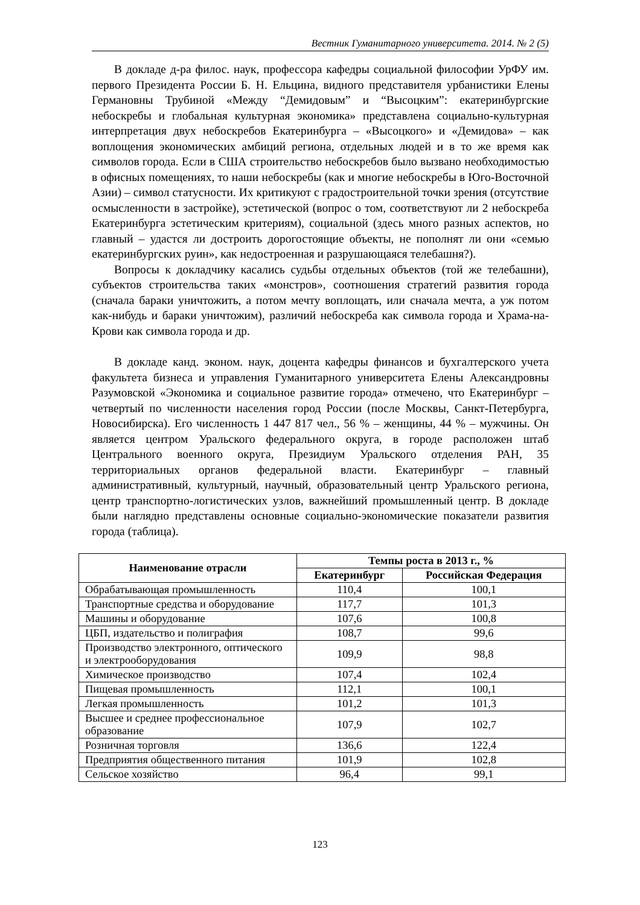Вестник Гуманитарного университета. 2014. № 2 (5)
В докладе д-ра филос. наук, профессора кафедры социальной философии УрФУ им. первого Президента России Б. Н. Ельцина, видного представителя урбанистики Елены Германовны Трубиной «Между “Демидовым” и “Высоцким”: екатеринбургские небоскребы и глобальная культурная экономика» представлена социально-культурная интерпретация двух небоскребов Екатеринбурга – «Высоцкого» и «Демидова» – как воплощения экономических амбиций региона, отдельных людей и в то же время как символов города. Если в США строительство небоскребов было вызвано необходимостью в офисных помещениях, то наши небоскребы (как и многие небоскребы в Юго-Восточной Азии) – символ статусности. Их критикуют с градостроительной точки зрения (отсутствие осмысленности в застройке), эстетической (вопрос о том, соответствуют ли 2 небоскреба Екатеринбурга эстетическим критериям), социальной (здесь много разных аспектов, но главный – удастся ли достроить дорогостоящие объекты, не пополнят ли они «семью екатеринбургских руин», как недостроенная и разрушающаяся телебашня?).
Вопросы к докладчику касались судьбы отдельных объектов (той же телебашни), субъектов строительства таких «монстров», соотношения стратегий развития города (сначала бараки уничтожить, а потом мечту воплощать, или сначала мечта, а уж потом как-нибудь и бараки уничтожим), различий небоскреба как символа города и Храма-на-Крови как символа города и др.
В докладе канд. эконом. наук, доцента кафедры финансов и бухгалтерского учета факультета бизнеса и управления Гуманитарного университета Елены Александровны Разумовской «Экономика и социальное развитие города» отмечено, что Екатеринбург – четвертый по численности населения город России (после Москвы, Санкт-Петербурга, Новосибирска). Его численность 1 447 817 чел., 56 % – женщины, 44 % – мужчины. Он является центром Уральского федерального округа, в городе расположен штаб Центрального военного округа, Президиум Уральского отделения РАН, 35 территориальных органов федеральной власти. Екатеринбург – главный административный, культурный, научный, образовательный центр Уральского региона, центр транспортно-логистических узлов, важнейший промышленный центр. В докладе были наглядно представлены основные социально-экономические показатели развития города (таблица).
| Наименование отрасли | Темпы роста в 2013 г., % | |
| --- | --- | --- |
| | Екатеринбург | Российская Федерация |
| Обрабатывающая промышленность | 110,4 | 100,1 |
| Транспортные средства и оборудование | 117,7 | 101,3 |
| Машины и оборудование | 107,6 | 100,8 |
| ЦБП, издательство и полиграфия | 108,7 | 99,6 |
| Производство электронного, оптического и электрооборудования | 109,9 | 98,8 |
| Химическое производство | 107,4 | 102,4 |
| Пищевая промышленность | 112,1 | 100,1 |
| Легкая промышленность | 101,2 | 101,3 |
| Высшее и среднее профессиональное образование | 107,9 | 102,7 |
| Розничная торговля | 136,6 | 122,4 |
| Предприятия общественного питания | 101,9 | 102,8 |
| Сельское хозяйство | 96,4 | 99,1 |
123